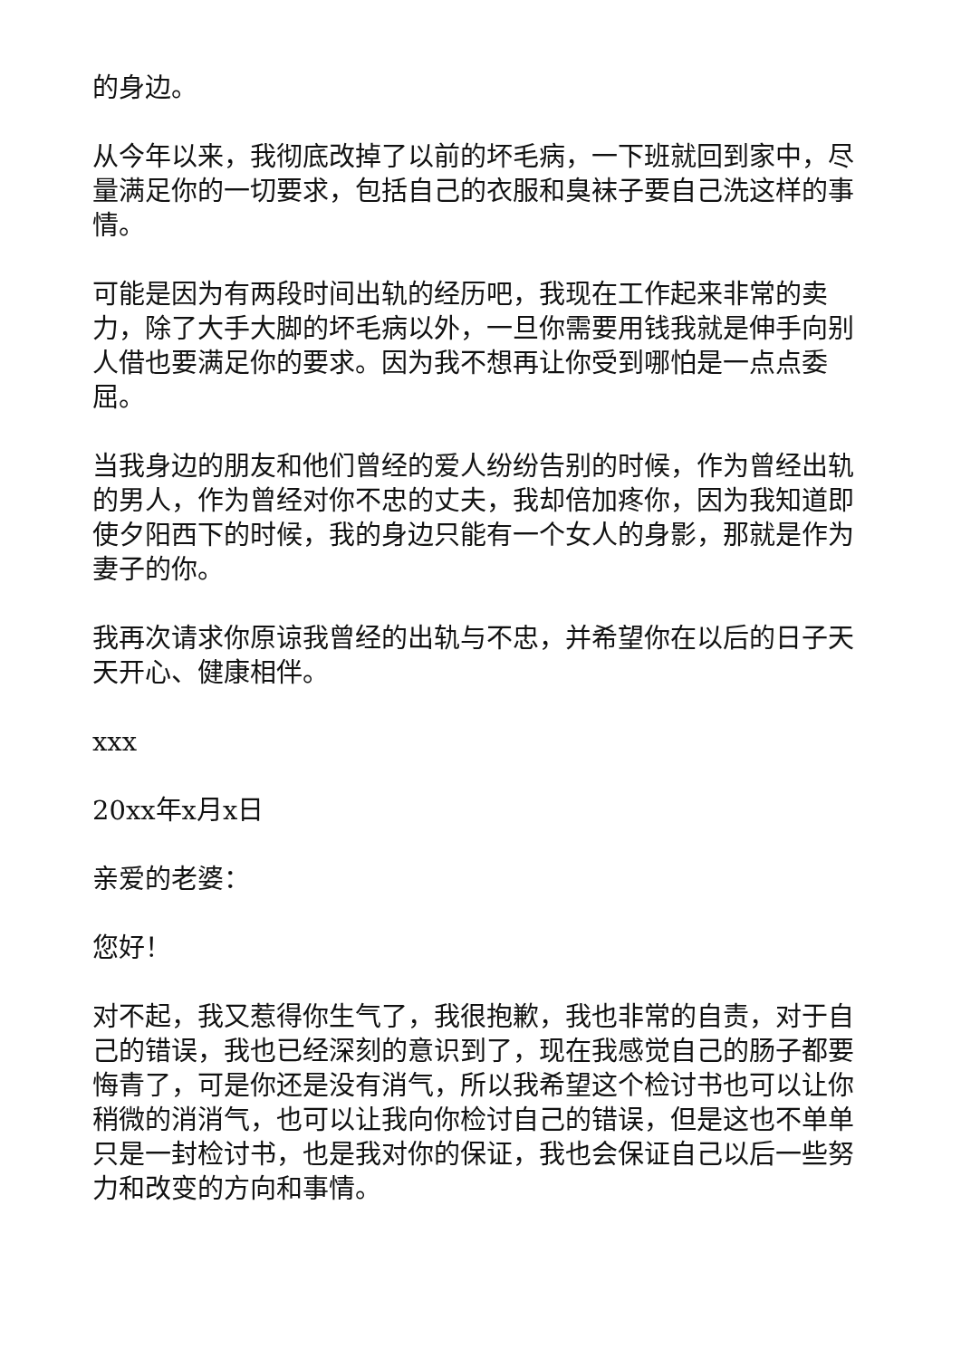的身边。
从今年以来，我彻底改掉了以前的坏毛病，一下班就回到家中，尽量满足你的一切要求，包括自己的衣服和臭袜子要自己洗这样的事情。
可能是因为有两段时间出轨的经历吧，我现在工作起来非常的卖力，除了大手大脚的坏毛病以外，一旦你需要用钱我就是伸手向别人借也要满足你的要求。因为我不想再让你受到哪怕是一点点委屈。
当我身边的朋友和他们曾经的爱人纷纷告别的时候，作为曾经出轨的男人，作为曾经对你不忠的丈夫，我却倍加疼你，因为我知道即使夕阳西下的时候，我的身边只能有一个女人的身影，那就是作为妻子的你。
我再次请求你原谅我曾经的出轨与不忠，并希望你在以后的日子天天开心、健康相伴。
xxx
20xx年x月x日
亲爱的老婆：
您好！
对不起，我又惹得你生气了，我很抱歉，我也非常的自责，对于自己的错误，我也已经深刻的意识到了，现在我感觉自己的肠子都要悔青了，可是你还是没有消气，所以我希望这个检讨书也可以让你稍微的消消气，也可以让我向你检讨自己的错误，但是这也不单单只是一封检讨书，也是我对你的保证，我也会保证自己以后一些努力和改变的方向和事情。